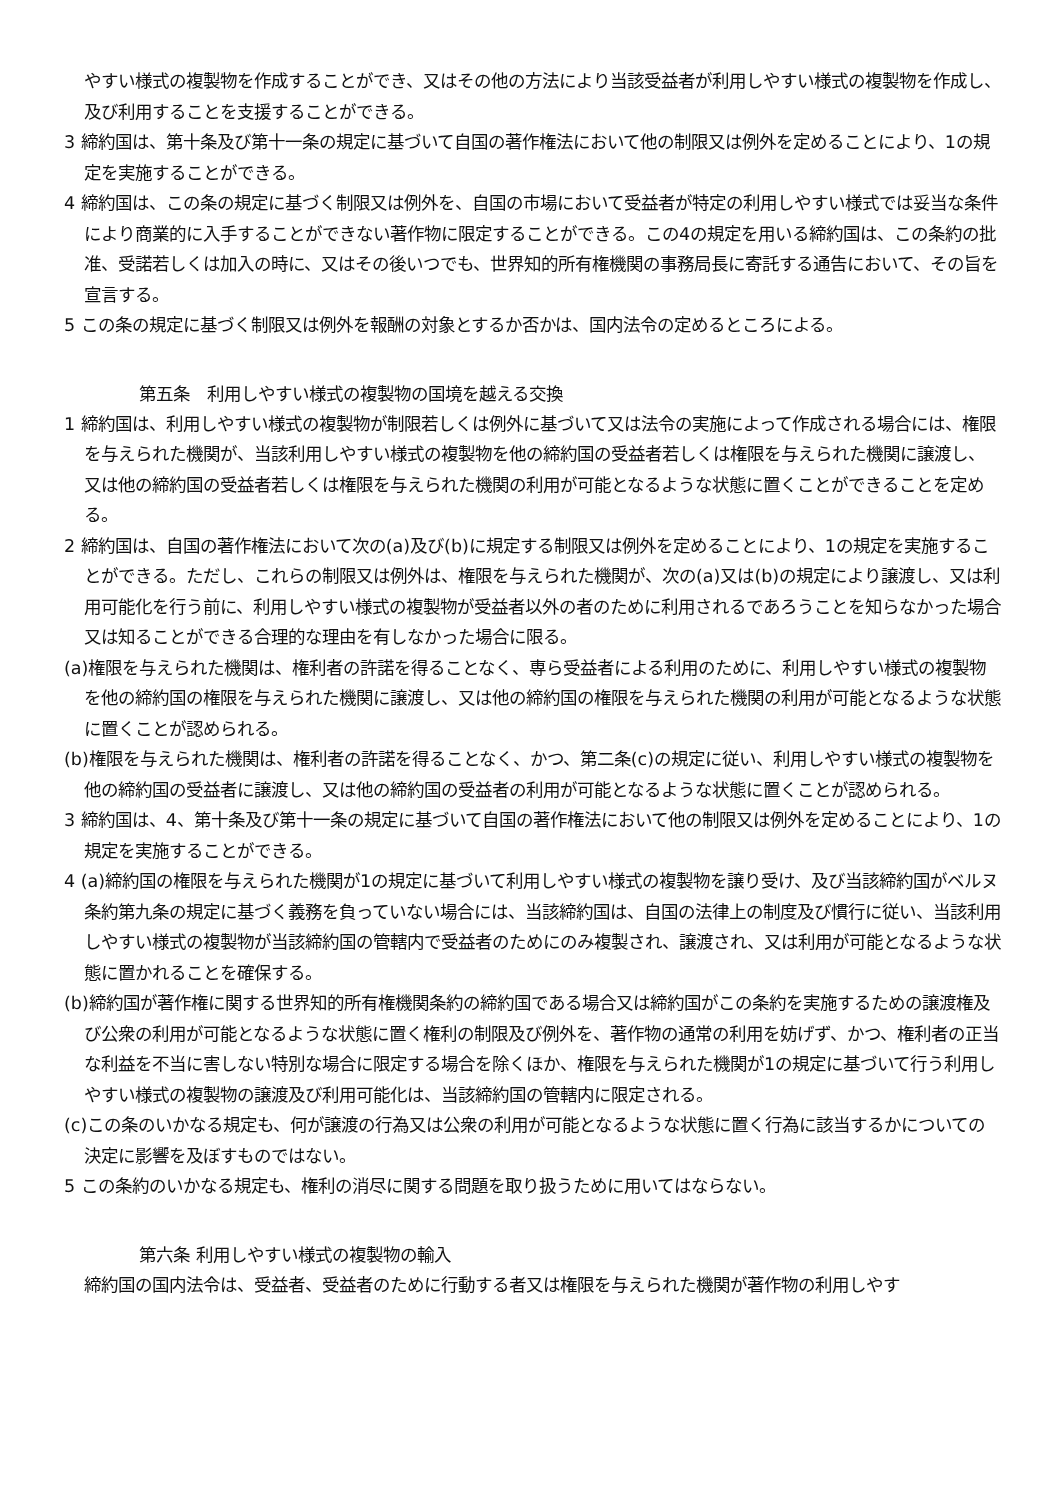やすい様式の複製物を作成することができ、又はその他の方法により当該受益者が利用しやすい様式の複製物を作成し、及び利用することを支援することができる。
3 締約国は、第十条及び第十一条の規定に基づいて自国の著作権法において他の制限又は例外を定めることにより、1の規定を実施することができる。
4 締約国は、この条の規定に基づく制限又は例外を、自国の市場において受益者が特定の利用しやすい様式では妥当な条件により商業的に入手することができない著作物に限定することができる。この4の規定を用いる締約国は、この条約の批准、受諾若しくは加入の時に、又はその後いつでも、世界知的所有権機関の事務局長に寄託する通告において、その旨を宣言する。
5 この条の規定に基づく制限又は例外を報酬の対象とするか否かは、国内法令の定めるところによる。
第五条　利用しやすい様式の複製物の国境を越える交換
1 締約国は、利用しやすい様式の複製物が制限若しくは例外に基づいて又は法令の実施によって作成される場合には、権限を与えられた機関が、当該利用しやすい様式の複製物を他の締約国の受益者若しくは権限を与えられた機関に譲渡し、又は他の締約国の受益者若しくは権限を与えられた機関の利用が可能となるような状態に置くことができることを定める。
2 締約国は、自国の著作権法において次の(a)及び(b)に規定する制限又は例外を定めることにより、1の規定を実施することができる。ただし、これらの制限又は例外は、権限を与えられた機関が、次の(a)又は(b)の規定により譲渡し、又は利用可能化を行う前に、利用しやすい様式の複製物が受益者以外の者のために利用されるであろうことを知らなかった場合又は知ることができる合理的な理由を有しなかった場合に限る。
(a)権限を与えられた機関は、権利者の許諾を得ることなく、専ら受益者による利用のために、利用しやすい様式の複製物を他の締約国の権限を与えられた機関に譲渡し、又は他の締約国の権限を与えられた機関の利用が可能となるような状態に置くことが認められる。
(b)権限を与えられた機関は、権利者の許諾を得ることなく、かつ、第二条(c)の規定に従い、利用しやすい様式の複製物を他の締約国の受益者に譲渡し、又は他の締約国の受益者の利用が可能となるような状態に置くことが認められる。
3 締約国は、4、第十条及び第十一条の規定に基づいて自国の著作権法において他の制限又は例外を定めることにより、1の規定を実施することができる。
4 (a)締約国の権限を与えられた機関が1の規定に基づいて利用しやすい様式の複製物を譲り受け、及び当該締約国がベルヌ条約第九条の規定に基づく義務を負っていない場合には、当該締約国は、自国の法律上の制度及び慣行に従い、当該利用しやすい様式の複製物が当該締約国の管轄内で受益者のためにのみ複製され、譲渡され、又は利用が可能となるような状態に置かれることを確保する。
(b)締約国が著作権に関する世界知的所有権機関条約の締約国である場合又は締約国がこの条約を実施するための譲渡権及び公衆の利用が可能となるような状態に置く権利の制限及び例外を、著作物の通常の利用を妨げず、かつ、権利者の正当な利益を不当に害しない特別な場合に限定する場合を除くほか、権限を与えられた機関が1の規定に基づいて行う利用しやすい様式の複製物の譲渡及び利用可能化は、当該締約国の管轄内に限定される。
(c)この条のいかなる規定も、何が譲渡の行為又は公衆の利用が可能となるような状態に置く行為に該当するかについての決定に影響を及ぼすものではない。
5 この条約のいかなる規定も、権利の消尽に関する問題を取り扱うために用いてはならない。
第六条 利用しやすい様式の複製物の輸入
締約国の国内法令は、受益者、受益者のために行動する者又は権限を与えられた機関が著作物の利用しやす